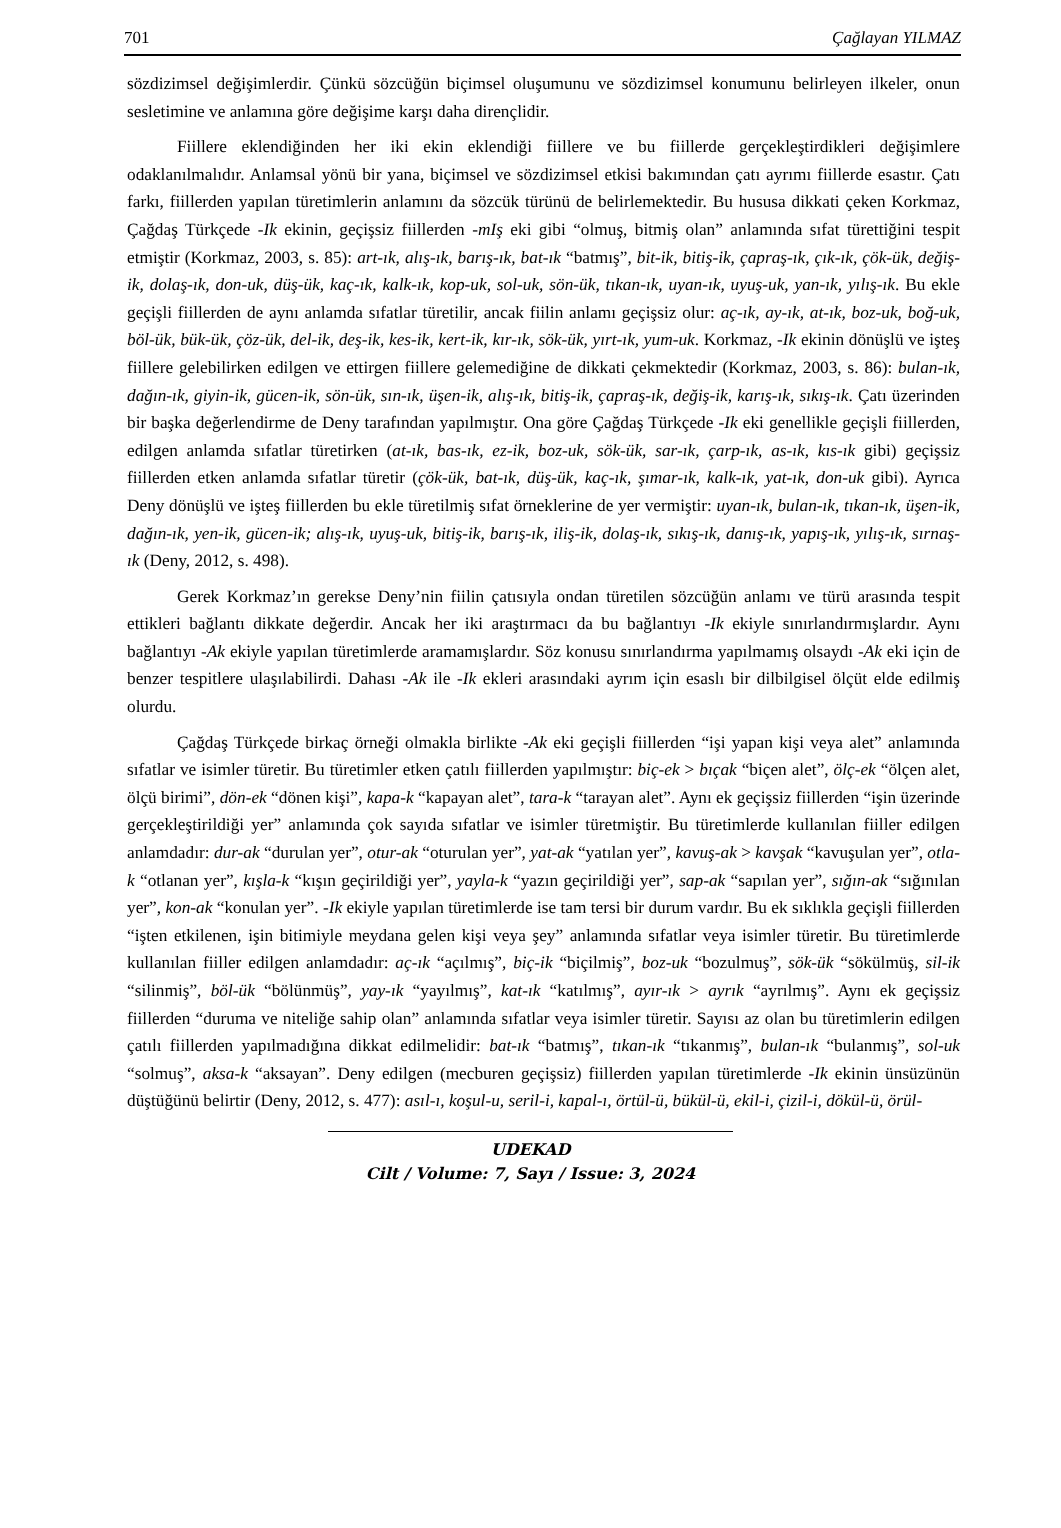701 Çağlayan YILMAZ
sözdizimsel değişimlerdir. Çünkü sözcüğün biçimsel oluşumunu ve sözdizimsel konumunu belirleyen ilkeler, onun sesletimine ve anlamına göre değişime karşı daha dirençlidir.
Fiillere eklendiğinden her iki ekin eklendiği fiillere ve bu fiillerde gerçekleştirdikleri değişimlere odaklanılmalıdır. Anlamsal yönü bir yana, biçimsel ve sözdizimsel etkisi bakımından çatı ayrımı fiillerde esastır. Çatı farkı, fiillerden yapılan türetimlerin anlamını da sözcük türünü de belirlemektedir. Bu hususa dikkati çeken Korkmaz, Çağdaş Türkçede -Ik ekinin, geçişsiz fiillerden -mIş eki gibi “olmuş, bitmiş olan” anlamında sıfat türettiğini tespit etmiştir (Korkmaz, 2003, s. 85): art-ık, alış-ık, barış-ık, bat-ık “batmış”, bit-ik, bitiş-ik, çapraş-ık, çık-ık, çök-ük, değiş-ik, dolaş-ık, don-uk, düş-ük, kaç-ık, kalk-ık, kop-uk, sol-uk, sön-ük, tıkan-ık, uyan-ık, uyuş-uk, yan-ık, yılış-ık. Bu ekle geçişli fiillerden de aynı anlamda sıfatlar türetilir, ancak fiilin anlamı geçişsiz olur: aç-ık, ay-ık, at-ık, boz-uk, boğ-uk, böl-ük, bük-ük, çöz-ük, del-ik, deş-ik, kes-ik, kert-ik, kır-ık, sök-ük, yırt-ık, yum-uk. Korkmaz, -Ik ekinin dönüşlü ve işteş fiillere gelebilirken edilgen ve ettirgen fiillere gelemediğine de dikkati çekmektedir (Korkmaz, 2003, s. 86): bulan-ık, dağın-ık, giyin-ik, gücen-ik, sön-ük, sın-ık, üşen-ik, alış-ık, bitiş-ik, çapraş-ık, değiş-ik, karış-ık, sıkış-ık. Çatı üzerinden bir başka değerlendirme de Deny tarafından yapılmıştır. Ona göre Çağdaş Türkçede -Ik eki genellikle geçişli fiillerden, edilgen anlamda sıfatlar türetirken (at-ık, bas-ık, ez-ik, boz-uk, sök-ük, sar-ık, çarp-ık, as-ık, kıs-ık gibi) geçişsiz fiillerden etken anlamda sıfatlar türetir (çök-ük, bat-ık, düş-ük, kaç-ık, şımar-ık, kalk-ık, yat-ık, don-uk gibi). Ayrıca Deny dönüşlü ve işteş fiillerden bu ekle türetilmiş sıfat örneklerine de yer vermiştir: uyan-ık, bulan-ık, tıkan-ık, üşen-ik, dağın-ık, yen-ik, gücen-ik; alış-ık, uyuş-uk, bitiş-ik, barış-ık, iliş-ik, dolaş-ık, sıkış-ık, danış-ık, yapış-ık, yılış-ık, sırnaş-ık (Deny, 2012, s. 498).
Gerek Korkmaz’ın gerekse Deny’nin fiilin çatısıyla ondan türetilen sözcüğün anlamı ve türü arasında tespit ettikleri bağlantı dikkate değerdir. Ancak her iki araştırmacı da bu bağlantıyı -Ik ekiyle sınırlandırmışlardır. Aynı bağlantıyı -Ak ekiyle yapılan türetimlerde aramamışlardır. Söz konusu sınırlandırma yapılmamış olsaydı -Ak eki için de benzer tespitlere ulaşılabilirdi. Dahası -Ak ile -Ik ekleri arasındaki ayrım için esaslı bir dilbilgisel ölçüt elde edilmiş olurdu.
Çağdaş Türkçede birkaç örneği olmakla birlikte -Ak eki geçişli fiillerden “işi yapan kişi veya alet” anlamında sıfatlar ve isimler türetir. Bu türetimler etken çatılı fiillerden yapılmıştır: biç-ek > bıçak “biçen alet”, ölç-ek “ölçen alet, ölçü birimi”, dön-ek “dönen kişi”, kapa-k “kapayan alet”, tara-k “tarayan alet”. Aynı ek geçişsiz fiillerden “işin üzerinde gerçekleştirildiği yer” anlamında çok sayıda sıfatlar ve isimler türetmiştir. Bu türetimlerde kullanılan fiiller edilgen anlamdadır: dur-ak “durulan yer”, otur-ak “oturulan yer”, yat-ak “yatılan yer”, kavuş-ak > kavşak “kavuşulan yer”, otla-k “otlanan yer”, kışla-k “kışın geçirildiği yer”, yayla-k “yazın geçirildiği yer”, sap-ak “sapılan yer”, sığın-ak “sığınılan yer”, kon-ak “konulan yer”. -Ik ekiyle yapılan türetimlerde ise tam tersi bir durum vardır. Bu ek sıklıkla geçişli fiillerden “işten etkilenen, işin bitimiyle meydana gelen kişi veya şey” anlamında sıfatlar veya isimler türetir. Bu türetimlerde kullanılan fiiller edilgen anlamdadır: aç-ık “açılmış”, biç-ik “biçilmiş”, boz-uk “bozulmuş”, sök-ük “sökülmüş, sil-ik “silinmiş”, böl-ük “bölünmüş”, yay-ık “yayılmış”, kat-ık “katılmış”, ayır-ık > ayrık “ayrılmış”. Aynı ek geçişsiz fiillerden “duruma ve niteliğe sahip olan” anlamında sıfatlar veya isimler türetir. Sayısı az olan bu türetimlerin edilgen çatılı fiillerden yapılmadığına dikkat edilmelidir: bat-ık “batmış”, tıkan-ık “tıkanmış”, bulan-ık “bulanmış”, sol-uk “solmuş”, aksa-k “aksayan”. Deny edilgen (mecburen geçişsiz) fiillerden yapılan türetimlerde -Ik ekinin ünsüzünün düştüğünü belirtir (Deny, 2012, s. 477): asıl-ı, koşul-u, seril-i, kapal-ı, örtül-ü, bükül-ü, ekil-i, çizil-i, dökül-ü, örül-
UDEKAD
Cilt / Volume: 7, Sayı / Issue: 3, 2024